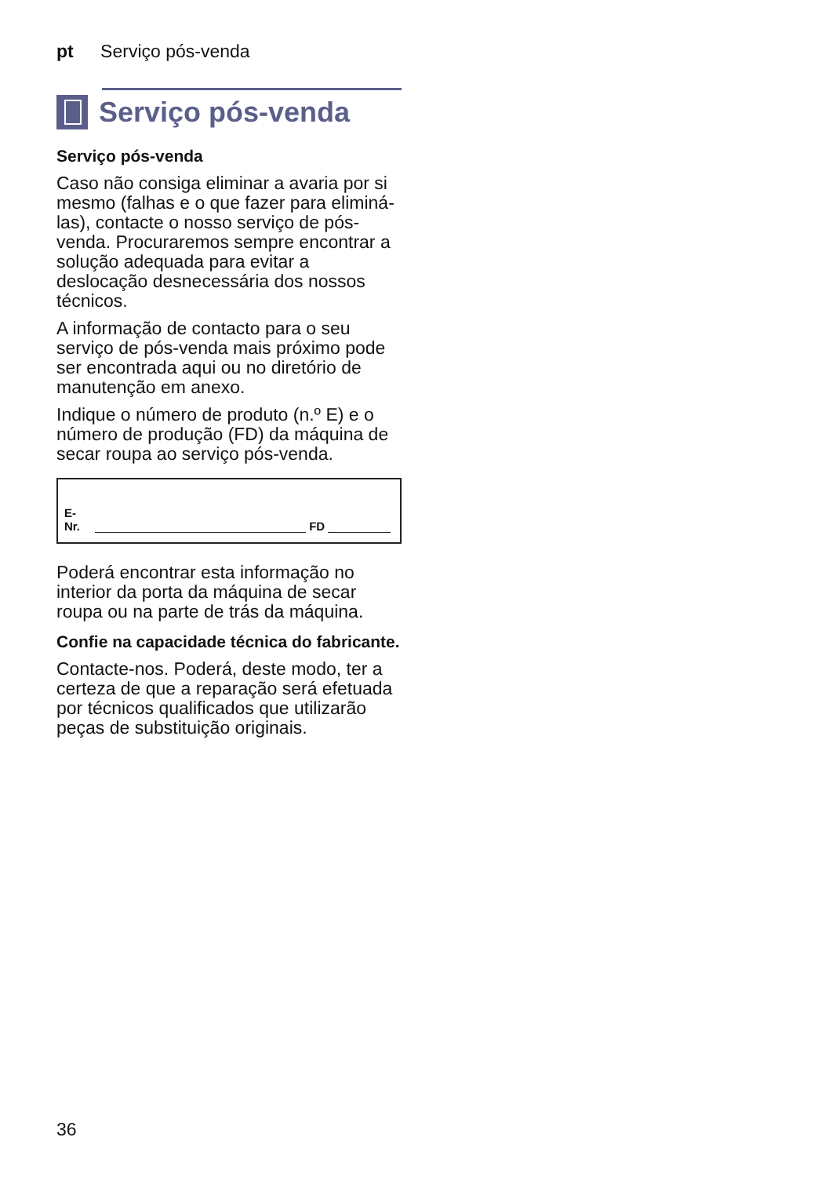pt Serviço pós-venda
Serviço pós-venda
Serviço pós-venda
Caso não consiga eliminar a avaria por si mesmo (falhas e o que fazer para eliminá-las), contacte o nosso serviço de pós-venda. Procuraremos sempre encontrar a solução adequada para evitar a deslocação desnecessária dos nossos técnicos.
A informação de contacto para o seu serviço de pós-venda mais próximo pode ser encontrada aqui ou no diretório de manutenção em anexo.
Indique o número de produto (n.º E) e o número de produção (FD) da máquina de secar roupa ao serviço pós-venda.
E-Nr. FD
Poderá encontrar esta informação no interior da porta da máquina de secar roupa ou na parte de trás da máquina.
Confie na capacidade técnica do fabricante.
Contacte-nos. Poderá, deste modo, ter a certeza de que a reparação será efetuada por técnicos qualificados que utilizarão peças de substituição originais.
36